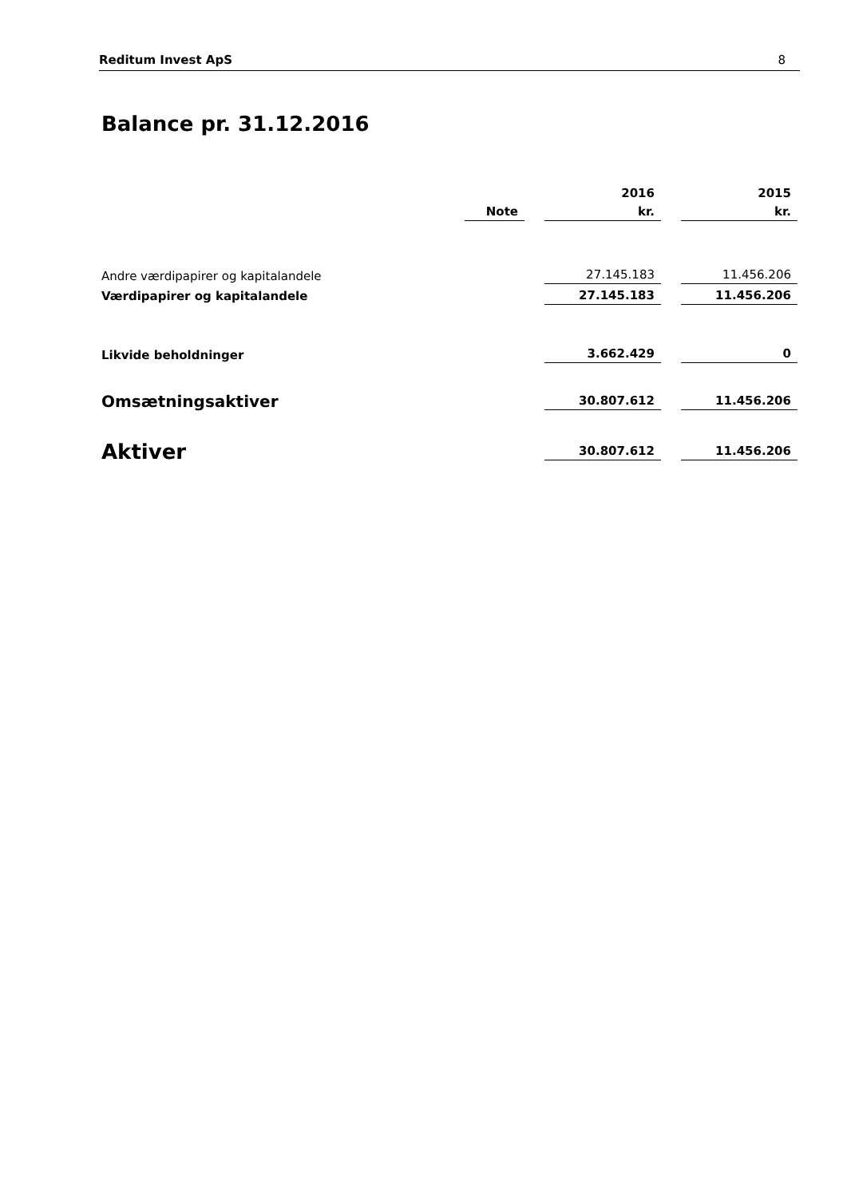Reditum Invest ApS 8
Balance pr. 31.12.2016
| | | | 2016 | | 2015 |
| --- | --- | --- | --- | --- | --- |
| | Note | | kr. | | kr. |
| Andre værdipapirer og kapitalandele | | | 27.145.183 | | 11.456.206 |
| Værdipapirer og kapitalandele | | | 27.145.183 | | 11.456.206 |
| Likvide beholdninger | | | 3.662.429 | | 0 |
| Omsætningsaktiver | | | 30.807.612 | | 11.456.206 |
| Aktiver | | | 30.807.612 | | 11.456.206 |